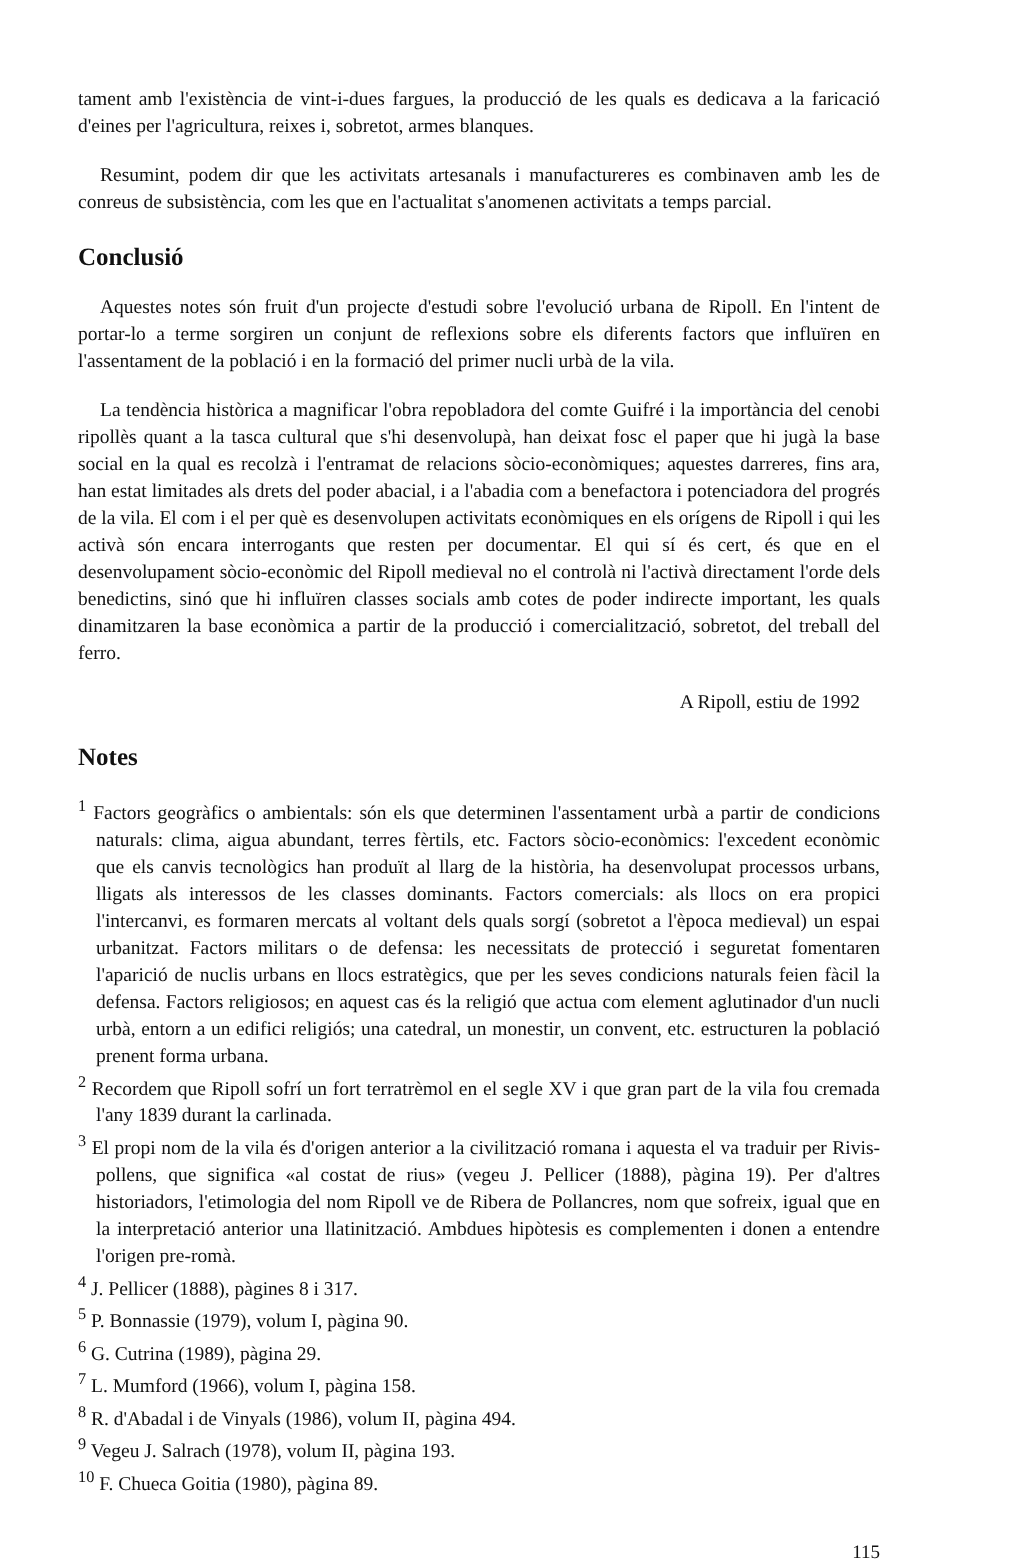tament amb l'existència de vint-i-dues fargues, la producció de les quals es dedicava a la faricació d'eines per l'agricultura, reixes i, sobretot, armes blanques.
Resumint, podem dir que les activitats artesanals i manufactureres es combinaven amb les de conreus de subsistència, com les que en l'actualitat s'anomenen activitats a temps parcial.
Conclusió
Aquestes notes són fruit d'un projecte d'estudi sobre l'evolució urbana de Ripoll. En l'intent de portar-lo a terme sorgiren un conjunt de reflexions sobre els diferents factors que influïren en l'assentament de la població i en la formació del primer nucli urbà de la vila.
La tendència històrica a magnificar l'obra repobladora del comte Guifré i la importància del cenobi ripollès quant a la tasca cultural que s'hi desenvolupà, han deixat fosc el paper que hi jugà la base social en la qual es recolzà i l'entramat de relacions sòcio-econòmiques; aquestes darreres, fins ara, han estat limitades als drets del poder abacial, i a l'abadia com a benefactora i potenciadora del progrés de la vila. El com i el per què es desenvolupen activitats econòmiques en els orígens de Ripoll i qui les activà són encara interrogants que resten per documentar. El qui sí és cert, és que en el desenvolupament sòcio-econòmic del Ripoll medieval no el controlà ni l'activà directament l'orde dels benedictins, sinó que hi influïren classes socials amb cotes de poder indirecte important, les quals dinamitzaren la base econòmica a partir de la producció i comercialització, sobretot, del treball del ferro.
A Ripoll, estiu de 1992
Notes
<sup>1</sup> Factors geogràfics o ambientals: són els que determinen l'assentament urbà a partir de condicions naturals: clima, aigua abundant, terres fèrtils, etc. Factors sòcio-econòmics: l'excedent econòmic que els canvis tecnològics han produït al llarg de la història, ha desenvolupat processos urbans, lligats als interessos de les classes dominants. Factors comercials: als llocs on era propici l'intercanvi, es formaren mercats al voltant dels quals sorgí (sobretot a l'època medieval) un espai urbanitzat. Factors militars o de defensa: les necessitats de protecció i seguretat fomentaren l'aparició de nuclis urbans en llocs estratègics, que per les seves condicions naturals feien fàcil la defensa. Factors religiosos; en aquest cas és la religió que actua com element aglutinador d'un nucli urbà, entorn a un edifici religiós; una catedral, un monestir, un convent, etc. estructuren la població prenent forma urbana.
<sup>2</sup> Recordem que Ripoll sofrí un fort terratrèmol en el segle XV i que gran part de la vila fou cremada l'any 1839 durant la carlinada.
<sup>3</sup> El propi nom de la vila és d'origen anterior a la civilització romana i aquesta el va traduir per Rivis-pollens, que significa «al costat de rius» (vegeu J. Pellicer (1888), pàgina 19). Per d'altres historiadors, l'etimologia del nom Ripoll ve de Ribera de Pollancres, nom que sofreix, igual que en la interpretació anterior una llatinització. Ambdues hipòtesis es complementen i donen a entendre l'origen pre-romà.
<sup>4</sup> J. Pellicer (1888), pàgines 8 i 317.
<sup>5</sup> P. Bonnassie (1979), volum I, pàgina 90.
<sup>6</sup> G. Cutrina (1989), pàgina 29.
<sup>7</sup> L. Mumford (1966), volum I, pàgina 158.
<sup>8</sup> R. d'Abadal i de Vinyals (1986), volum II, pàgina 494.
<sup>9</sup> Vegeu J. Salrach (1978), volum II, pàgina 193.
<sup>10</sup> F. Chueca Goitia (1980), pàgina 89.
115